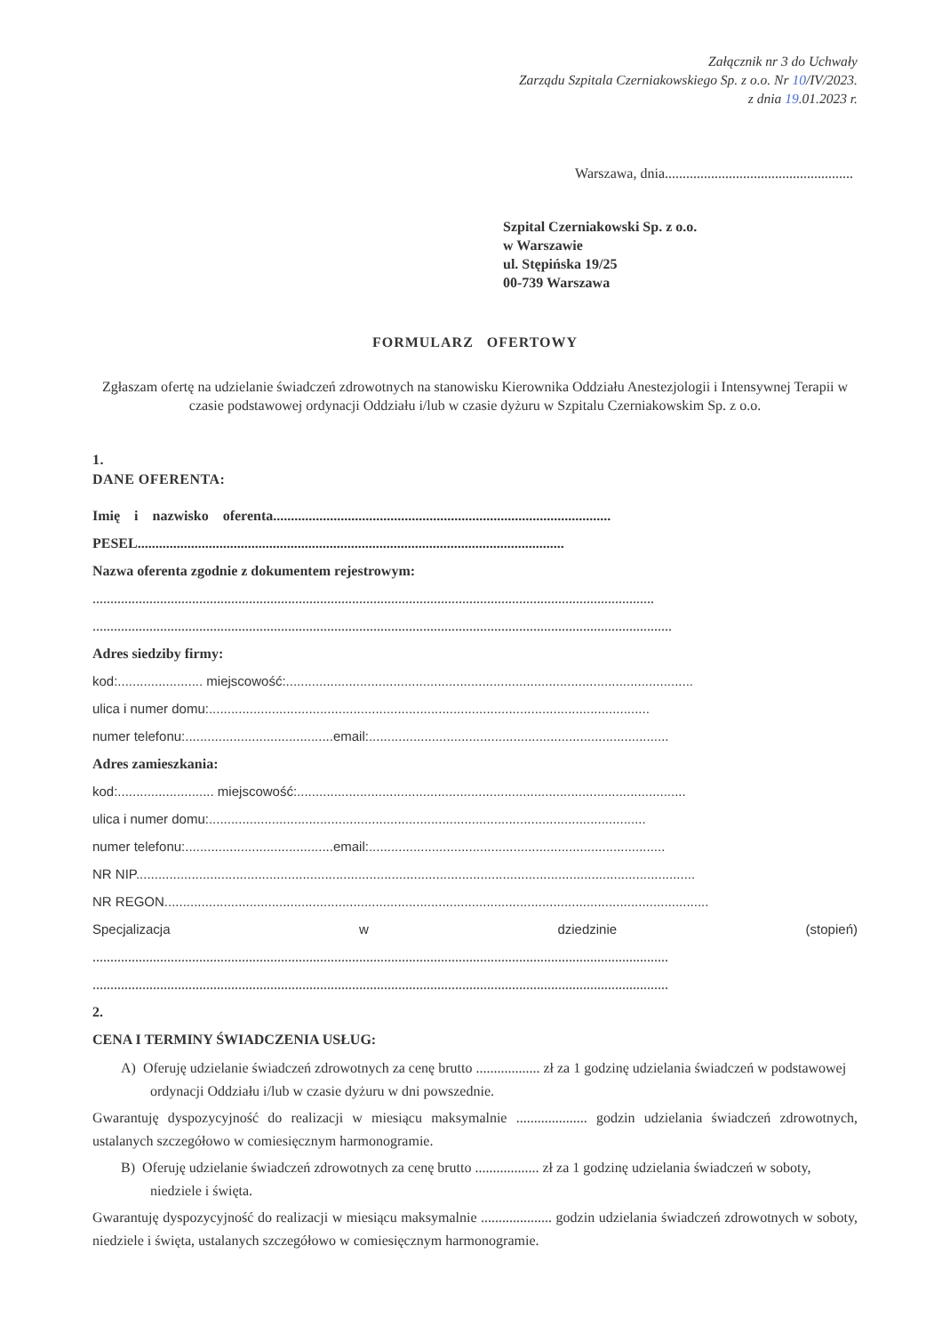Załącznik nr 3 do Uchwały
Zarządu Szpitala Czerniakowskiego Sp. z o.o. Nr 10/IV/2023.
z dnia 19.01.2023 r.
Warszawa, dnia.....................................................
Szpital Czerniakowski Sp. z o.o.
w Warszawie
ul. Stępińska 19/25
00-739 Warszawa
FORMULARZ OFERTOWY
Zgłaszam ofertę na udzielanie świadczeń zdrowotnych na stanowisku Kierownika Oddziału Anestezjologii i Intensywnej Terapii w czasie podstawowej ordynacji Oddziału i/lub w czasie dyżuru w Szpitalu Czerniakowskim Sp. z o.o.
1.
DANE OFERENTA:
Imię i nazwisko oferenta...............................................................................................
PESEL........................................................................................................................
Nazwa oferenta zgodnie z dokumentem rejestrowym:
..............................................................................................................................................................
...................................................................................................................................................................
Adres siedziby firmy:
kod:....................... miejscowość:..............................................................................................................
ulica i numer domu:.......................................................................................................................
numer telefonu:........................................email:.................................................................................
Adres zamieszkania:
kod:.......................... miejscowość:.........................................................................................................
ulica i numer domu:......................................................................................................................
numer telefonu:........................................email:................................................................................
NR NIP.......................................................................................................................................................
NR REGON...................................................................................................................................................
Specjalizacja w dziedzinie (stopień)
..................................................................................................................................................................
..................................................................................................................................................................
2.
CENA I TERMINY ŚWIADCZENIA USŁUG:
A) Oferuję udzielanie świadczeń zdrowotnych za cenę brutto .................. zł za 1 godzinę udzielania świadczeń w podstawowej ordynacji Oddziału i/lub w czasie dyżuru w dni powszednie.
Gwarantuję dyspozycyjność do realizacji w miesiącu maksymalnie .................... godzin udzielania świadczeń zdrowotnych, ustalanych szczegółowo w comiesięcznym harmonogramie.
B) Oferuję udzielanie świadczeń zdrowotnych za cenę brutto .................. zł za 1 godzinę udzielania świadczeń w soboty, niedziele i święta.
Gwarantuję dyspozycyjność do realizacji w miesiącu maksymalnie .................... godzin udzielania świadczeń zdrowotnych w soboty, niedziele i święta, ustalanych szczegółowo w comiesięcznym harmonogramie.